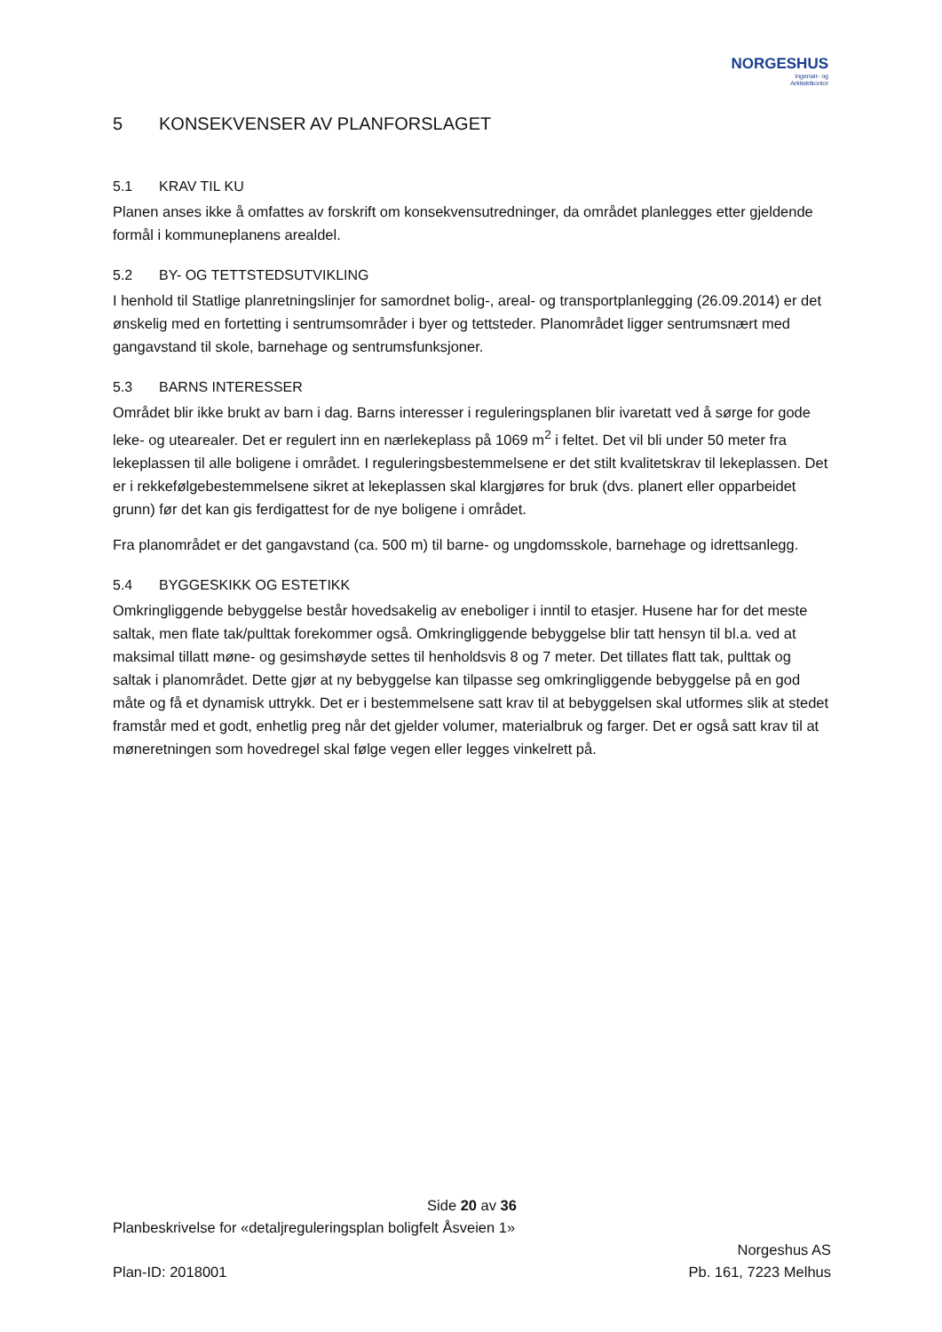NORGESHUS
Ingeniør- og
Arkitektkontor
5 KONSEKVENSER AV PLANFORSLAGET
5.1 KRAV TIL KU
Planen anses ikke å omfattes av forskrift om konsekvensutredninger, da området planlegges etter gjeldende formål i kommuneplanens arealdel.
5.2 BY- OG TETTSTEDSUTVIKLING
I henhold til Statlige planretningslinjer for samordnet bolig-, areal- og transportplanlegging (26.09.2014) er det ønskelig med en fortetting i sentrumsområder i byer og tettsteder. Planområdet ligger sentrumsnært med gangavstand til skole, barnehage og sentrumsfunksjoner.
5.3 BARNS INTERESSER
Området blir ikke brukt av barn i dag. Barns interesser i reguleringsplanen blir ivaretatt ved å sørge for gode leke- og utearealer. Det er regulert inn en nærlekeplass på 1069 m<sup>2</sup> i feltet. Det vil bli under 50 meter fra lekeplassen til alle boligene i området. I reguleringsbestemmelsene er det stilt kvalitetskrav til lekeplassen. Det er i rekkefølgebestemmelsene sikret at lekeplassen skal klargjøres for bruk (dvs. planert eller opparbeidet grunn) før det kan gis ferdigattest for de nye boligene i området.
Fra planområdet er det gangavstand (ca. 500 m) til barne- og ungdomsskole, barnehage og idrettsanlegg.
5.4 BYGGESKIKK OG ESTETIKK
Omkringliggende bebyggelse består hovedsakelig av eneboliger i inntil to etasjer. Husene har for det meste saltak, men flate tak/pulttak forekommer også. Omkringliggende bebyggelse blir tatt hensyn til bl.a. ved at maksimal tillatt møne- og gesimshøyde settes til henholdsvis 8 og 7 meter. Det tillates flatt tak, pulttak og saltak i planområdet. Dette gjør at ny bebyggelse kan tilpasse seg omkringliggende bebyggelse på en god måte og få et dynamisk uttrykk. Det er i bestemmelsene satt krav til at bebyggelsen skal utformes slik at stedet framstår med et godt, enhetlig preg når det gjelder volumer, materialbruk og farger. Det er også satt krav til at møneretningen som hovedregel skal følge vegen eller legges vinkelrett på.
Side 20 av 36
Planbeskrivelse for «detaljreguleringsplan boligfelt Åsveien 1»
Plan-ID: 2018001
Norgeshus AS
Pb. 161, 7223 Melhus